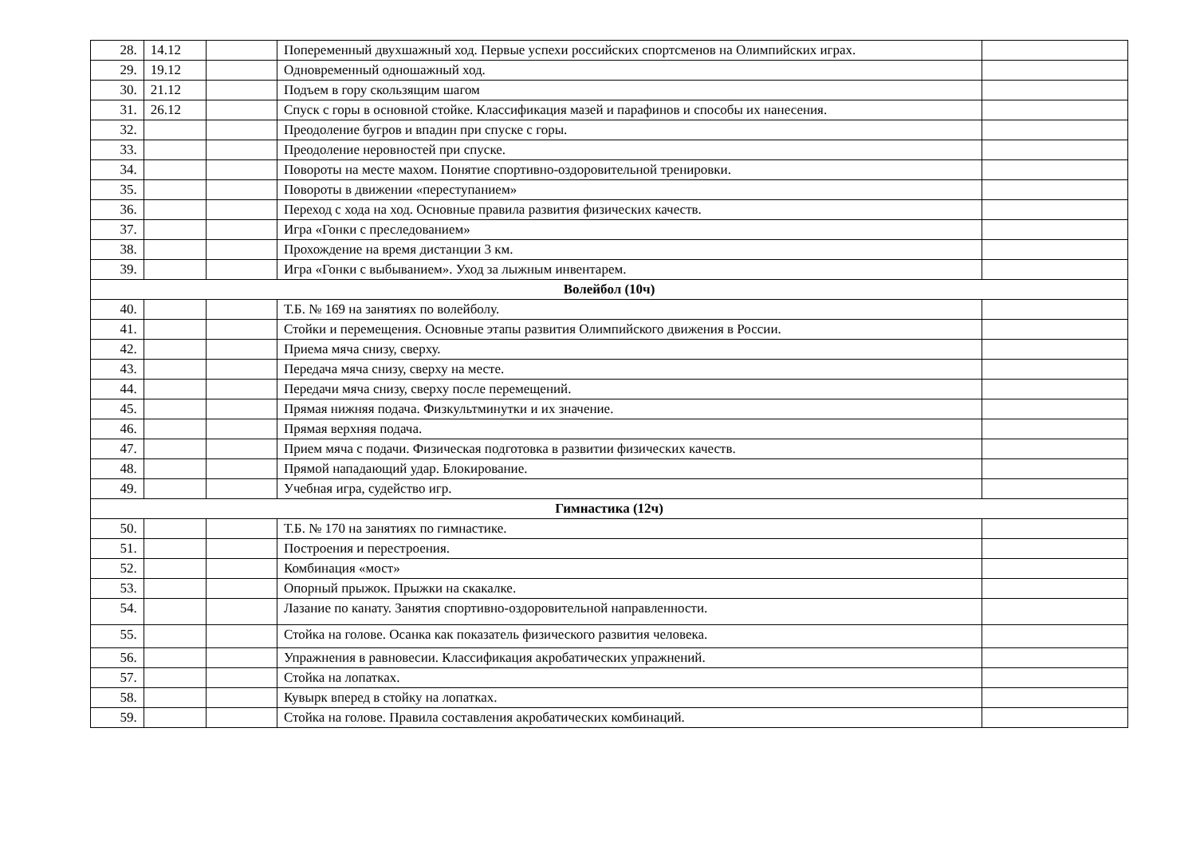| 28. | 14.12 | | Попеременный двухшажный ход. Первые успехи российских спортсменов на Олимпийских играх. | |
| 29. | 19.12 | | Одновременный одношажный ход. | |
| 30. | 21.12 | | Подъем в гору скользящим шагом | |
| 31. | 26.12 | | Спуск с горы в основной стойке. Классификация мазей и парафинов и способы их нанесения. | |
| 32. | | | Преодоление бугров и впадин при спуске с горы. | |
| 33. | | | Преодоление неровностей при спуске. | |
| 34. | | | Повороты на месте махом. Понятие спортивно-оздоровительной тренировки. | |
| 35. | | | Повороты в движении «переступанием» | |
| 36. | | | Переход с хода на ход. Основные правила развития физических качеств. | |
| 37. | | | Игра «Гонки с преследованием» | |
| 38. | | | Прохождение на время дистанции 3 км. | |
| 39. | | | Игра «Гонки с выбыванием». Уход за лыжным инвентарем. | |
| Волейбол (10ч) | | | | |
| 40. | | | Т.Б. № 169 на занятиях по волейболу. | |
| 41. | | | Стойки и перемещения. Основные этапы развития Олимпийского движения в России. | |
| 42. | | | Приема мяча снизу, сверху. | |
| 43. | | | Передача мяча снизу, сверху на месте. | |
| 44. | | | Передачи мяча снизу, сверху после перемещений. | |
| 45. | | | Прямая нижняя подача. Физкультминутки и их значение. | |
| 46. | | | Прямая верхняя подача. | |
| 47. | | | Прием мяча с подачи. Физическая подготовка в развитии физических качеств. | |
| 48. | | | Прямой нападающий удар. Блокирование. | |
| 49. | | | Учебная игра, судейство игр. | |
| Гимнастика (12ч) | | | | |
| 50. | | | Т.Б. № 170 на занятиях по гимнастике. | |
| 51. | | | Построения и перестроения. | |
| 52. | | | Комбинация «мост» | |
| 53. | | | Опорный прыжок. Прыжки на скакалке. | |
| 54. | | | Лазание по канату. Занятия спортивно-оздоровительной направленности. | |
| 55. | | | Стойка на голове. Осанка как показатель физического развития человека. | |
| 56. | | | Упражнения в равновесии. Классификация акробатических упражнений. | |
| 57. | | | Стойка на лопатках. | |
| 58. | | | Кувырк вперед в стойку на лопатках. | |
| 59. | | | Стойка на голове. Правила составления акробатических комбинаций. | |